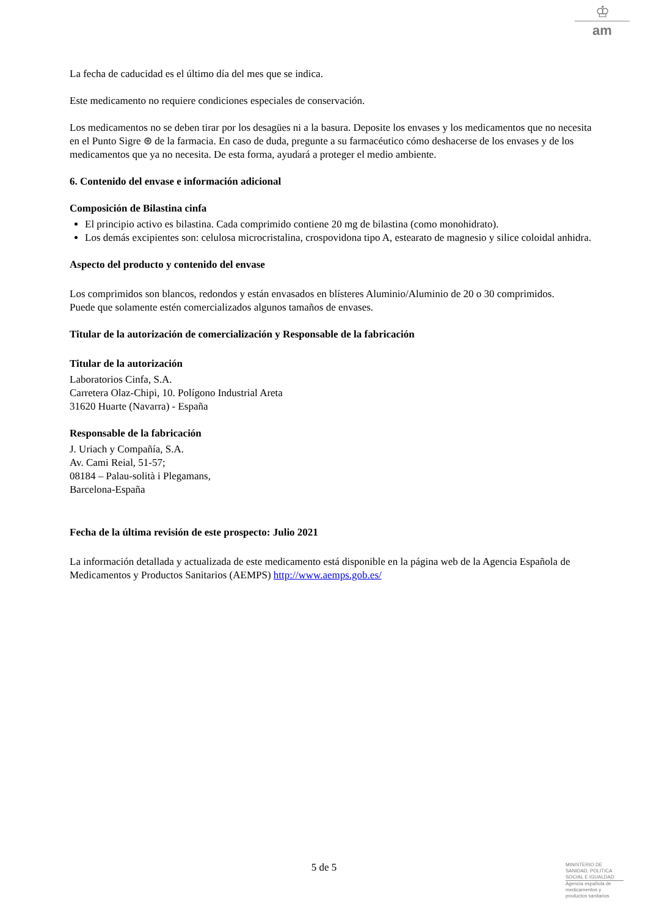♔
am
La fecha de caducidad es el último día del mes que se indica.
Este medicamento no requiere condiciones especiales de conservación.
Los medicamentos no se deben tirar por los desagües ni a la basura. Deposite los envases y los medicamentos que no necesita en el Punto Sigre ⊛ de la farmacia. En caso de duda, pregunte a su farmacéutico cómo deshacerse de los envases y de los medicamentos que ya no necesita. De esta forma, ayudará a proteger el medio ambiente.
6. Contenido del envase e información adicional
Composición de Bilastina cinfa
El principio activo es bilastina. Cada comprimido contiene 20 mg de bilastina (como monohidrato).
Los demás excipientes son: celulosa microcristalina, crospovidona tipo A, estearato de magnesio y silice coloidal anhidra.
Aspecto del producto y contenido del envase
Los comprimidos son blancos, redondos y están envasados en blísteres Aluminio/Aluminio de 20 o 30 comprimidos.
Puede que solamente estén comercializados algunos tamaños de envases.
Titular de la autorización de comercialización y Responsable de la fabricación
Titular de la autorización
Laboratorios Cinfa, S.A.
Carretera Olaz-Chipi, 10. Polígono Industrial Areta
31620 Huarte (Navarra) - España
Responsable de la fabricación
J. Uriach y Compañía, S.A.
Av. Cami Reial, 51-57;
08184 – Palau-solità i Plegamans,
Barcelona-España
Fecha de la última revisión de este prospecto: Julio 2021
La información detallada y actualizada de este medicamento está disponible en la página web de la Agencia Española de Medicamentos y Productos Sanitarios (AEMPS) http://www.aemps.gob.es/
5 de 5
MINISTERIO DE SANIDAD, POLITICA SOCIAL E IGUALDAD
Agencia española de medicamentos y productos sanitarios